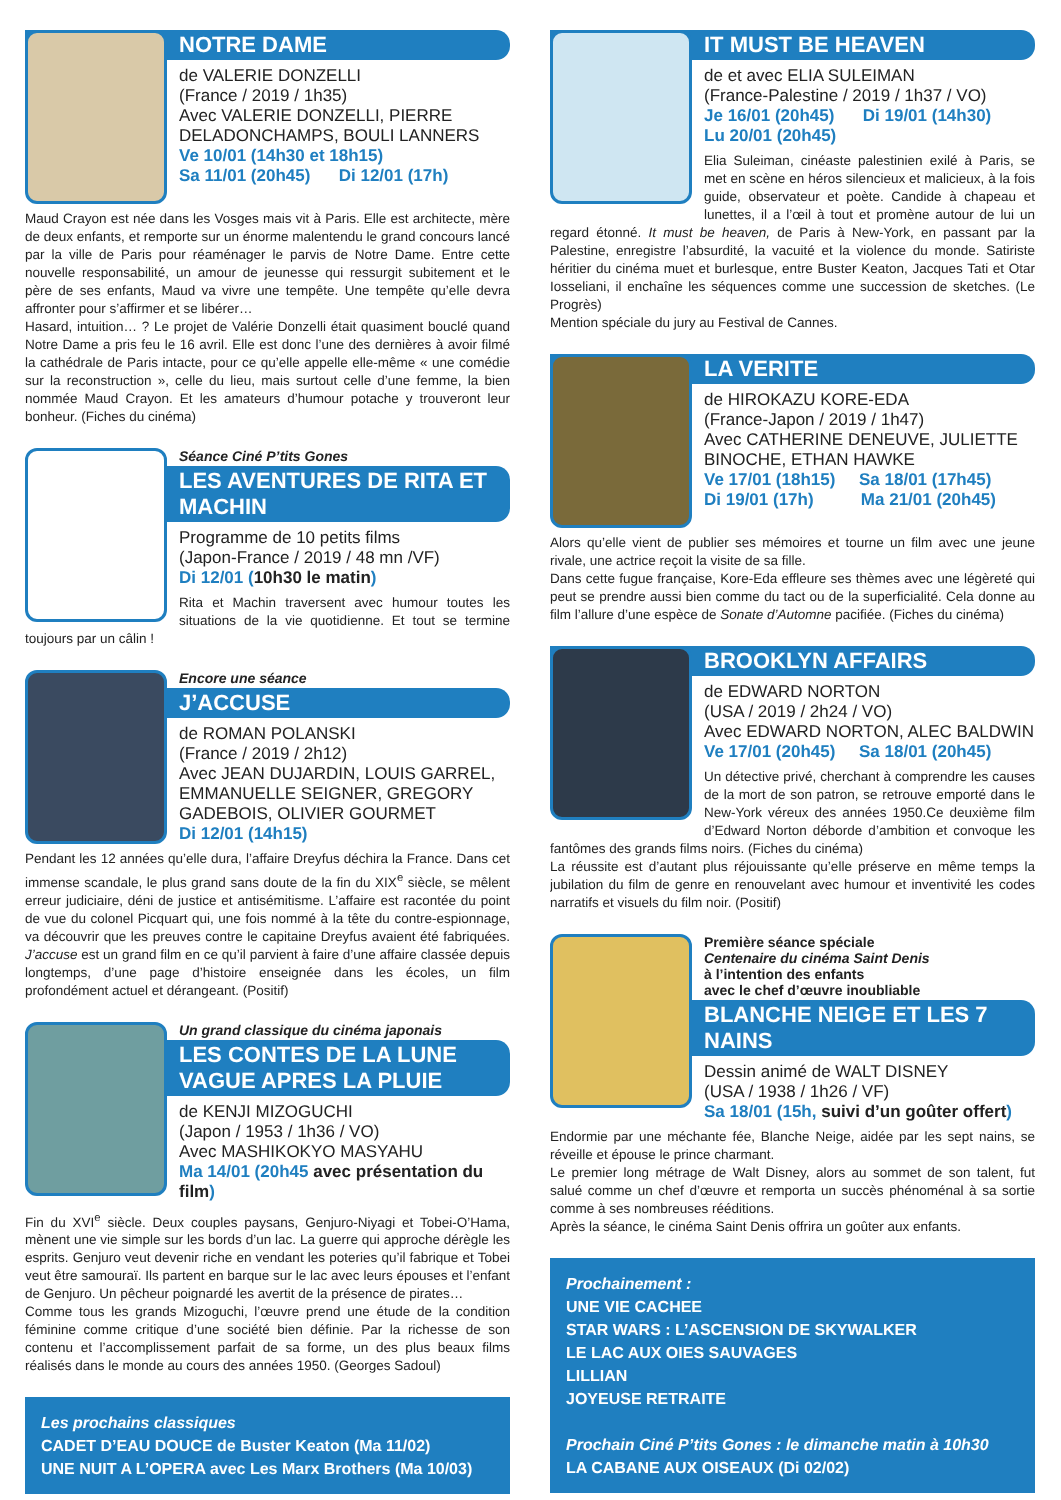NOTRE DAME
de VALERIE DONZELLI
(France / 2019 / 1h35)
Avec VALERIE DONZELLI, PIERRE DELADONCHAMPS, BOULI LANNERS
Ve 10/01 (14h30 et 18h15)
Sa 11/01 (20h45) Di 12/01 (17h)
Maud Crayon est née dans les Vosges mais vit à Paris. Elle est architecte, mère de deux enfants, et remporte sur un énorme malentendu le grand concours lancé par la ville de Paris pour réaménager le parvis de Notre Dame. Entre cette nouvelle responsabilité, un amour de jeunesse qui ressurgit subitement et le père de ses enfants, Maud va vivre une tempête. Une tempête qu’elle devra affronter pour s’affirmer et se libérer…
Hasard, intuition… ? Le projet de Valérie Donzelli était quasiment bouclé quand Notre Dame a pris feu le 16 avril. Elle est donc l’une des dernières à avoir filmé la cathédrale de Paris intacte, pour ce qu’elle appelle elle-même « une comédie sur la reconstruction », celle du lieu, mais surtout celle d’une femme, la bien nommée Maud Crayon. Et les amateurs d’humour potache y trouveront leur bonheur. (Fiches du cinéma)
Séance Ciné P’tits Gones
LES AVENTURES DE RITA ET MACHIN
Programme de 10 petits films
(Japon-France / 2019 / 48 mn /VF)
Di 12/01 (10h30 le matin)
Rita et Machin traversent avec humour toutes les situations de la vie quotidienne. Et tout se termine toujours par un câlin !
Encore une séance
J’ACCUSE
de ROMAN POLANSKI
(France / 2019 / 2h12)
Avec JEAN DUJARDIN, LOUIS GARREL, EMMANUELLE SEIGNER, GREGORY GADEBOIS, OLIVIER GOURMET
Di 12/01 (14h15)
Pendant les 12 années qu’elle dura, l’affaire Dreyfus déchira la France. Dans cet immense scandale, le plus grand sans doute de la fin du XIX<sup>e</sup> siècle, se mêlent erreur judiciaire, déni de justice et antisémitisme. L’affaire est racontée du point de vue du colonel Picquart qui, une fois nommé à la tête du contre-espionnage, va découvrir que les preuves contre le capitaine Dreyfus avaient été fabriquées. J’accuse est un grand film en ce qu’il parvient à faire d’une affaire classée depuis longtemps, d’une page d’histoire enseignée dans les écoles, un film profondément actuel et dérangeant. (Positif)
Un grand classique du cinéma japonais
LES CONTES DE LA LUNE VAGUE APRES LA PLUIE
de KENJI MIZOGUCHI
(Japon / 1953 / 1h36 / VO)
Avec MASHIKOKYO MASYAHU
Ma 14/01 (20h45 avec présentation du film)
Fin du XVI<sup>e</sup> siècle. Deux couples paysans, Genjuro-Niyagi et Tobei-O’Hama, mènent une vie simple sur les bords d’un lac. La guerre qui approche dérègle les esprits. Genjuro veut devenir riche en vendant les poteries qu’il fabrique et Tobei veut être samouraï. Ils partent en barque sur le lac avec leurs épouses et l’enfant de Genjuro. Un pêcheur poignardé les avertit de la présence de pirates…
Comme tous les grands Mizoguchi, l’œuvre prend une étude de la condition féminine comme critique d’une société bien définie. Par la richesse de son contenu et l’accomplissement parfait de sa forme, un des plus beaux films réalisés dans le monde au cours des années 1950. (Georges Sadoul)
Les prochains classiques
CADET D’EAU DOUCE de Buster Keaton (Ma 11/02)
UNE NUIT A L’OPERA avec Les Marx Brothers (Ma 10/03)
IT MUST BE HEAVEN
de et avec ELIA SULEIMAN
(France-Palestine / 2019 / 1h37 / VO)
Je 16/01 (20h45) Di 19/01 (14h30)
Lu 20/01 (20h45)
Elia Suleiman, cinéaste palestinien exilé à Paris, se met en scène en héros silencieux et malicieux, à la fois guide, observateur et poète. Candide à chapeau et lunettes, il a l’œil à tout et promène autour de lui un regard étonné. It must be heaven, de Paris à New-York, en passant par la Palestine, enregistre l’absurdité, la vacuité et la violence du monde. Satiriste héritier du cinéma muet et burlesque, entre Buster Keaton, Jacques Tati et Otar Iosseliani, il enchaîne les séquences comme une succession de sketches. (Le Progrès)
Mention spéciale du jury au Festival de Cannes.
LA VERITE
de HIROKAZU KORE-EDA
(France-Japon / 2019 / 1h47)
Avec CATHERINE DENEUVE, JULIETTE BINOCHE, ETHAN HAWKE
Ve 17/01 (18h15) Sa 18/01 (17h45)
Di 19/01 (17h) Ma 21/01 (20h45)
Alors qu’elle vient de publier ses mémoires et tourne un film avec une jeune rivale, une actrice reçoit la visite de sa fille.
Dans cette fugue française, Kore-Eda effleure ses thèmes avec une légèreté qui peut se prendre aussi bien comme du tact ou de la superficialité. Cela donne au film l’allure d’une espèce de Sonate d’Automne pacifiée. (Fiches du cinéma)
BROOKLYN AFFAIRS
de EDWARD NORTON
(USA / 2019 / 2h24 / VO)
Avec EDWARD NORTON, ALEC BALDWIN
Ve 17/01 (20h45) Sa 18/01 (20h45)
Un détective privé, cherchant à comprendre les causes de la mort de son patron, se retrouve emporté dans le New-York véreux des années 1950.Ce deuxième film d’Edward Norton déborde d’ambition et convoque les fantômes des grands films noirs. (Fiches du cinéma)
La réussite est d’autant plus réjouissante qu’elle préserve en même temps la jubilation du film de genre en renouvelant avec humour et inventivité les codes narratifs et visuels du film noir. (Positif)
Première séance spéciale
Centenaire du cinéma Saint Denis
à l’intention des enfants
avec le chef d’œuvre inoubliable
BLANCHE NEIGE ET LES 7 NAINS
Dessin animé de WALT DISNEY
(USA / 1938 / 1h26 / VF)
Sa 18/01 (15h, suivi d’un goûter offert)
Endormie par une méchante fée, Blanche Neige, aidée par les sept nains, se réveille et épouse le prince charmant.
Le premier long métrage de Walt Disney, alors au sommet de son talent, fut salué comme un chef d’œuvre et remporta un succès phénoménal à sa sortie comme à ses nombreuses rééditions.
Après la séance, le cinéma Saint Denis offrira un goûter aux enfants.
Prochainement :
UNE VIE CACHEE
STAR WARS : L’ASCENSION DE SKYWALKER
LE LAC AUX OIES SAUVAGES
LILLIAN
JOYEUSE RETRAITE
Prochain Ciné P’tits Gones : le dimanche matin à 10h30
LA CABANE AUX OISEAUX (Di 02/02)